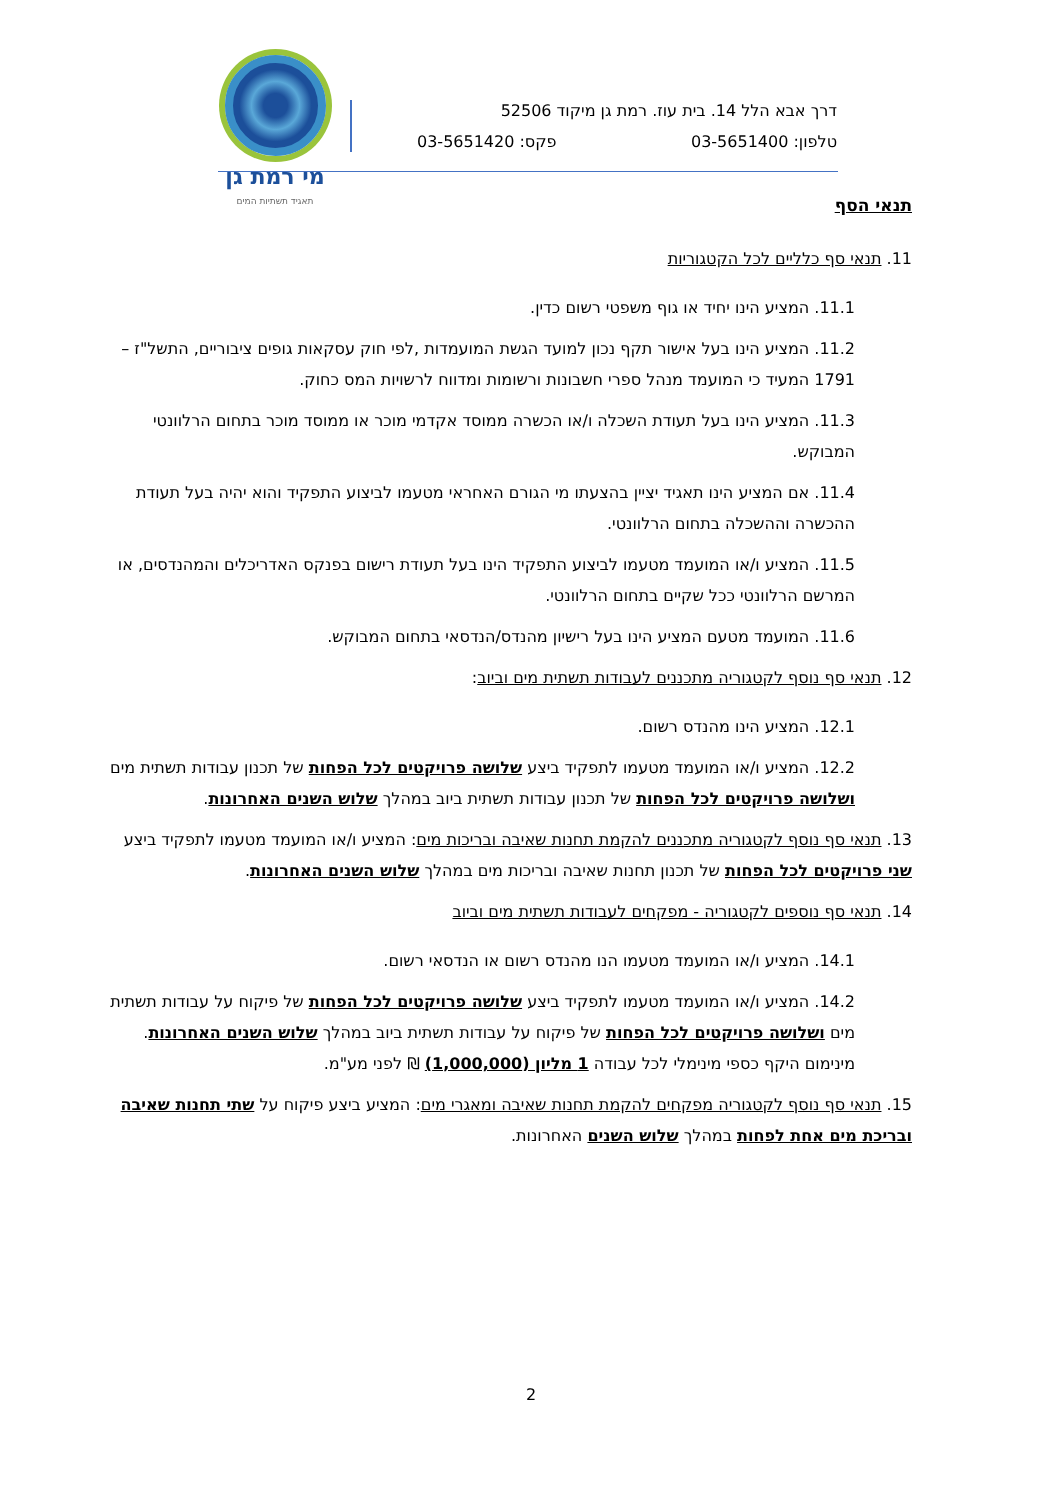מי רמת גן
תאגיד תשתיות המים
דרך אבא הלל 14. בית עוז. רמת גן מיקוד 52506
טלפון: 03-5651400 פקס: 03-5651420
תנאי הסף
11. תנאי סף כלליים לכל הקטגוריות
11.1. המציע הינו יחיד או גוף משפטי רשום כדין.
11.2. המציע הינו בעל אישור תקף נכון למועד הגשת המועמדות ,לפי חוק עסקאות גופים ציבוריים, התשל"ז – 1791 המעיד כי המועמד מנהל ספרי חשבונות ורשומות ומדווח לרשויות המס כחוק.
11.3. המציע הינו בעל תעודת השכלה ו/או הכשרה ממוסד אקדמי מוכר או ממוסד מוכר בתחום הרלוונטי המבוקש.
11.4. אם המציע הינו תאגיד יציין בהצעתו מי הגורם האחראי מטעמו לביצוע התפקיד והוא יהיה בעל תעודת ההכשרה וההשכלה בתחום הרלוונטי.
11.5. המציע ו/או המועמד מטעמו לביצוע התפקיד הינו בעל תעודת רישום בפנקס האדריכלים והמהנדסים, או המרשם הרלוונטי ככל שקיים בתחום הרלוונטי.
11.6. המועמד מטעם המציע הינו בעל רישיון מהנדס/הנדסאי בתחום המבוקש.
12. תנאי סף נוסף לקטגוריה מתכננים לעבודות תשתית מים וביוב:
12.1. המציע הינו מהנדס רשום.
12.2. המציע ו/או המועמד מטעמו לתפקיד ביצע שלושה פרויקטים לכל הפחות של תכנון עבודות תשתית מים ושלושה פרויקטים לכל הפחות של תכנון עבודות תשתית ביוב במהלך שלוש השנים האחרונות.
13. תנאי סף נוסף לקטגוריה מתכננים להקמת תחנות שאיבה ובריכות מים: המציע ו/או המועמד מטעמו לתפקיד ביצע שני פרויקטים לכל הפחות של תכנון תחנות שאיבה ובריכות מים במהלך שלוש השנים האחרונות.
14. תנאי סף נוספים לקטגוריה - מפקחים לעבודות תשתית מים וביוב
14.1. המציע ו/או המועמד מטעמו הנו מהנדס רשום או הנדסאי רשום.
14.2. המציע ו/או המועמד מטעמו לתפקיד ביצע שלושה פרויקטים לכל הפחות של פיקוח על עבודות תשתית מים ושלושה פרויקטים לכל הפחות של פיקוח על עבודות תשתית ביוב במהלך שלוש השנים האחרונות. מינימום היקף כספי מינימלי לכל עבודה 1 מליון (1,000,000) ₪ לפני מע"מ.
15. תנאי סף נוסף לקטגוריה מפקחים להקמת תחנות שאיבה ומאגרי מים: המציע ביצע פיקוח על שתי תחנות שאיבה ובריכת מים אחת לפחות במהלך שלוש השנים האחרונות.
2